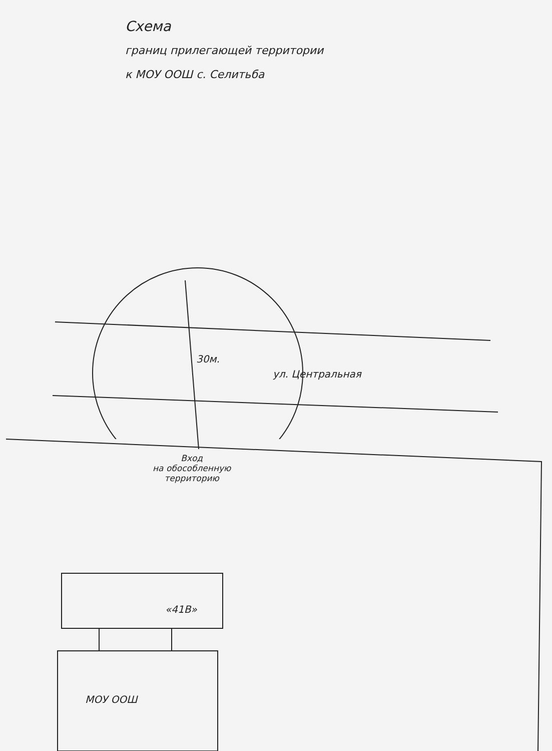Схема
границ прилегающей территории
к МОУ ООШ с. Селитьба
30м.
ул. Центральная
Вход
на обособленную
территорию
«41В»
МОУ ООШ